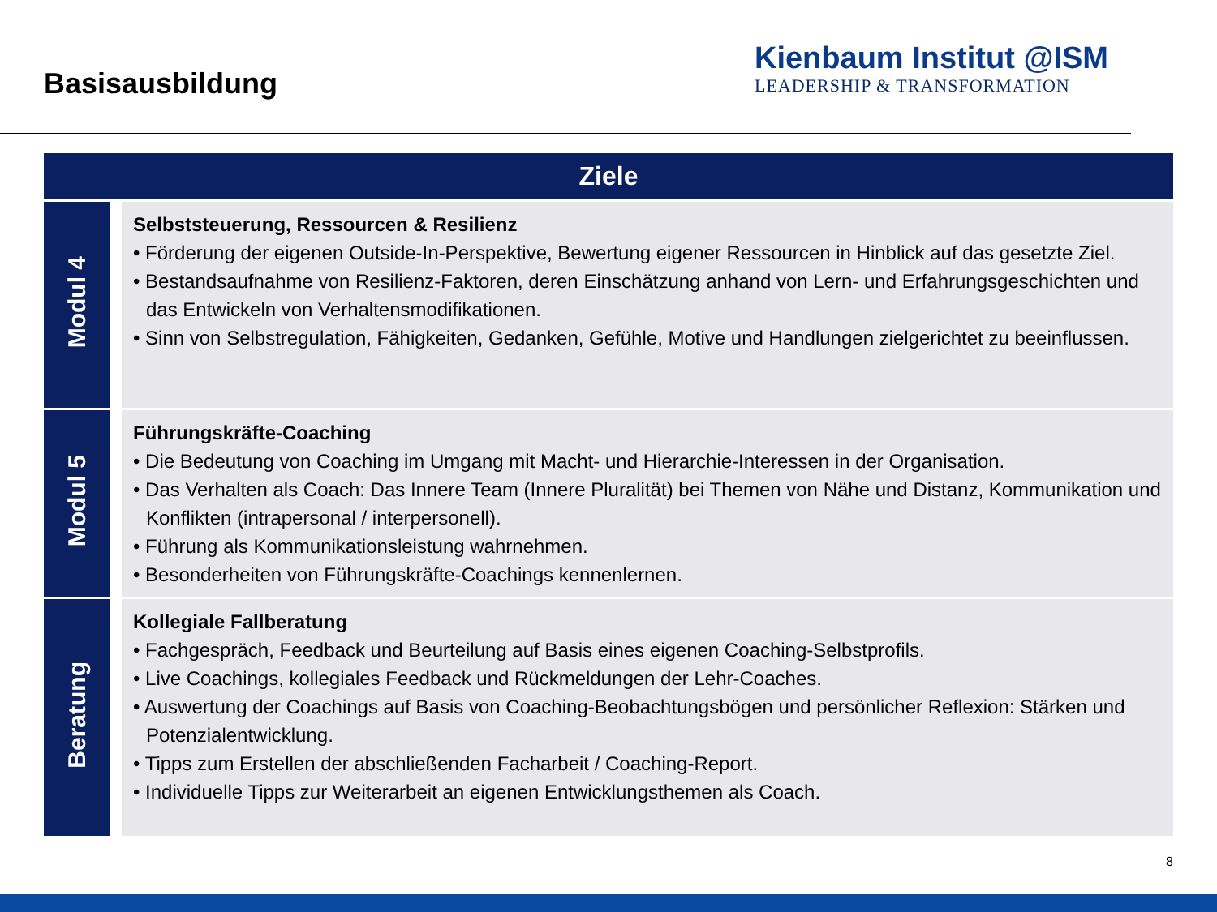Basisausbildung
Kienbaum Institut @ISM
LEADERSHIP & TRANSFORMATION
| Ziele | |
| --- | --- |
| Modul 4 | Selbststeuerung, Ressourcen & Resilienz • Förderung der eigenen Outside-In-Perspektive, Bewertung eigener Ressourcen in Hinblick auf das gesetzte Ziel. • Bestandsaufnahme von Resilienz-Faktoren, deren Einschätzung anhand von Lern- und Erfahrungsgeschichten und das Entwickeln von Verhaltensmodifikationen. • Sinn von Selbstregulation, Fähigkeiten, Gedanken, Gefühle, Motive und Handlungen zielgerichtet zu beeinflussen. |
| Modul 5 | Führungskräfte-Coaching • Die Bedeutung von Coaching im Umgang mit Macht- und Hierarchie-Interessen in der Organisation. • Das Verhalten als Coach: Das Innere Team (Innere Pluralität) bei Themen von Nähe und Distanz, Kommunikation und Konflikten (intrapersonal / interpersonell). • Führung als Kommunikationsleistung wahrnehmen. • Besonderheiten von Führungskräfte-Coachings kennenlernen. |
| Beratung | Kollegiale Fallberatung • Fachgespräch, Feedback und Beurteilung auf Basis eines eigenen Coaching-Selbstprofils. • Live Coachings, kollegiales Feedback und Rückmeldungen der Lehr-Coaches. • Auswertung der Coachings auf Basis von Coaching-Beobachtungsbögen und persönlicher Reflexion: Stärken und Potenzialentwicklung. • Tipps zum Erstellen der abschließenden Facharbeit / Coaching-Report. • Individuelle Tipps zur Weiterarbeit an eigenen Entwicklungsthemen als Coach. |
8